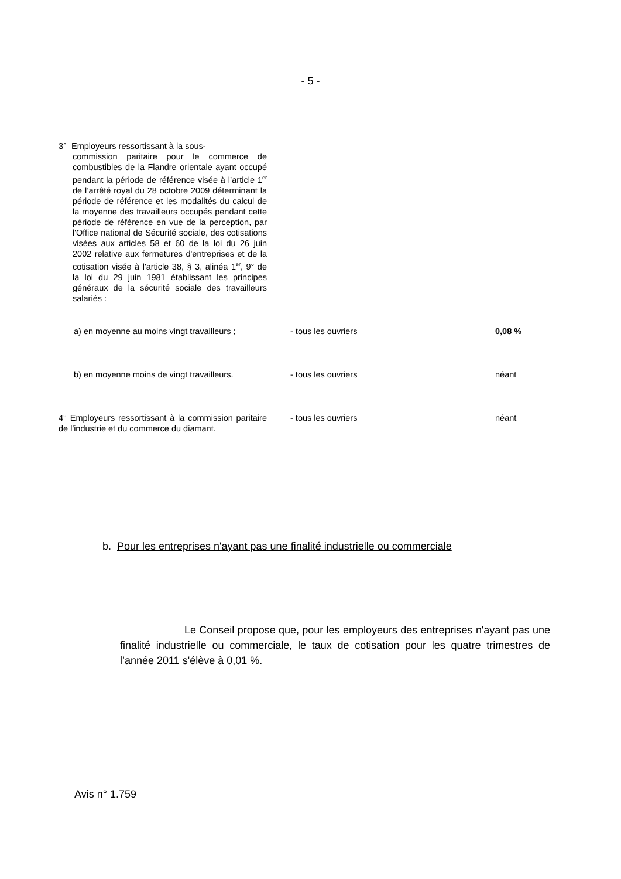- 5 -
| 3° Employeurs ressortissant à la sous- commission paritaire pour le commerce de combustibles de la Flandre orientale ayant occupé pendant la période de référence visée à l’article 1<sup>er</sup> de l’arrêté royal du 28 octobre 2009 déterminant la période de référence et les modalités du calcul de la moyenne des travailleurs occupés pendant cette période de référence en vue de la perception, par l'Office national de Sécurité sociale, des cotisations visées aux articles 58 et 60 de la loi du 26 juin 2002 relative aux fermetures d'entreprises et de la cotisation visée à l'article 38, § 3, alinéa 1<sup>er</sup>, 9° de la loi du 29 juin 1981 établissant les principes généraux de la sécurité sociale des travailleurs salariés : | | |
| a) en moyenne au moins vingt travailleurs ; | - tous les ouvriers | 0,08 % |
| b) en moyenne moins de vingt travailleurs. | - tous les ouvriers | néant |
| 4° Employeurs ressortissant à la commission paritaire de l'industrie et du commerce du diamant. | - tous les ouvriers | néant |
b. Pour les entreprises n'ayant pas une finalité industrielle ou commerciale
Le Conseil propose que, pour les employeurs des entreprises n'ayant pas une finalité industrielle ou commerciale, le taux de cotisation pour les quatre trimestres de l’année 2011 s'élève à 0,01 %.
Avis n° 1.759